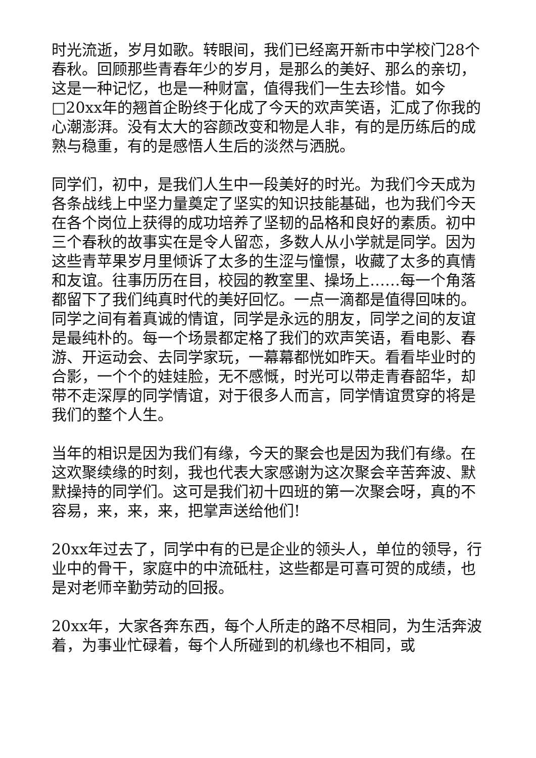时光流逝，岁月如歌。转眼间，我们已经离开新市中学校门28个春秋。回顾那些青春年少的岁月，是那么的美好、那么的亲切，这是一种记忆，也是一种财富，值得我们一生去珍惜。如今□20xx年的翘首企盼终于化成了今天的欢声笑语，汇成了你我的心潮澎湃。没有太大的容颜改变和物是人非，有的是历练后的成熟与稳重，有的是感悟人生后的淡然与洒脱。
同学们，初中，是我们人生中一段美好的时光。为我们今天成为各条战线上中坚力量奠定了坚实的知识技能基础，也为我们今天在各个岗位上获得的成功培养了坚韧的品格和良好的素质。初中三个春秋的故事实在是令人留恋，多数人从小学就是同学。因为这些青苹果岁月里倾诉了太多的生涩与憧憬，收藏了太多的真情和友谊。往事历历在目，校园的教室里、操场上……每一个角落都留下了我们纯真时代的美好回忆。一点一滴都是值得回味的。同学之间有着真诚的情谊，同学是永远的朋友，同学之间的友谊是最纯朴的。每一个场景都定格了我们的欢声笑语，看电影、春游、开运动会、去同学家玩，一幕幕都恍如昨天。看看毕业时的合影，一个个的娃娃脸，无不感慨，时光可以带走青春韶华，却带不走深厚的同学情谊，对于很多人而言，同学情谊贯穿的将是我们的整个人生。
当年的相识是因为我们有缘，今天的聚会也是因为我们有缘。在这欢聚续缘的时刻，我也代表大家感谢为这次聚会辛苦奔波、默默操持的同学们。这可是我们初十四班的第一次聚会呀，真的不容易，来，来，来，把掌声送给他们!
20xx年过去了，同学中有的已是企业的领头人，单位的领导，行业中的骨干，家庭中的中流砥柱，这些都是可喜可贺的成绩，也是对老师辛勤劳动的回报。
20xx年，大家各奔东西，每个人所走的路不尽相同，为生活奔波着，为事业忙碌着，每个人所碰到的机缘也不相同，或